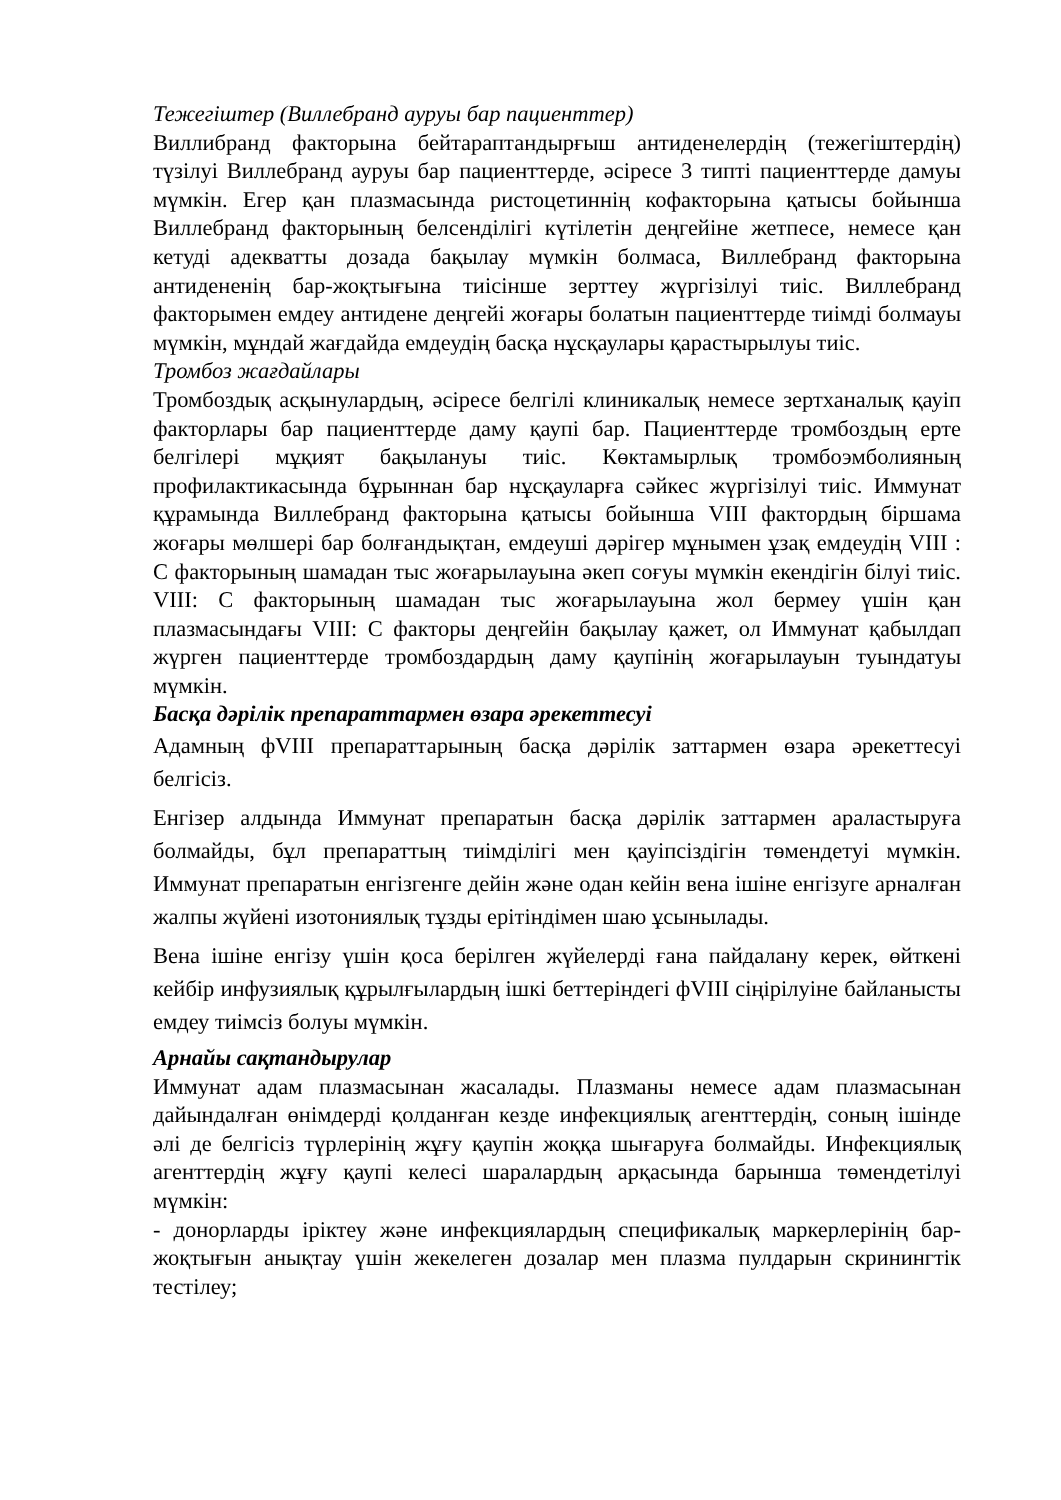Тежегіштер (Виллебранд ауруы бар пациенттер)
Виллибранд факторына бейтараптандырғыш антиденелердің (тежегіштердің) түзілуі Виллебранд ауруы бар пациенттерде, әсіресе 3 типті пациенттерде дамуы мүмкін. Егер қан плазмасында ристоцетиннің кофакторына қатысы бойынша Виллебранд факторының белсенділігі күтілетін деңгейіне жетпесе, немесе қан кетуді адекватты дозада бақылау мүмкін болмаса, Виллебранд факторына антидененің бар-жоқтығына тиісінше зерттеу жүргізілуі тиіс. Виллебранд факторымен емдеу антидене деңгейі жоғары болатын пациенттерде тиімді болмауы мүмкін, мұндай жағдайда емдеудің басқа нұсқаулары қарастырылуы тиіс.
Тромбоз жағдайлары
Тромбоздық асқынулардың, әсіресе белгілі клиникалық немесе зертханалық қауіп факторлары бар пациенттерде даму қаупі бар. Пациенттерде тромбоздың ерте белгілері мұқият бақылануы тиіс. Көктамырлық тромбоэмболияның профилактикасында бұрыннан бар нұсқауларға сәйкес жүргізілуі тиіс. Иммунат құрамында Виллебранд факторына қатысы бойынша VIII фактордың біршама жоғары мөлшері бар болғандықтан, емдеуші дәрігер мұнымен ұзақ емдеудің VIII : С факторының шамадан тыс жоғарылауына әкеп соғуы мүмкін екендігін білуі тиіс. VIII: С факторының шамадан тыс жоғарылауына жол бермеу үшін қан плазмасындағы VIII: С факторы деңгейін бақылау қажет, ол Иммунат қабылдап жүрген пациенттерде тромбоздардың даму қаупінің жоғарылауын туындатуы мүмкін.
Басқа дәрілік препараттармен өзара әрекеттесуі
Адамның фVIII препараттарының басқа дәрілік заттармен өзара әрекеттесуі белгісіз.
Енгізер алдында Иммунат препаратын басқа дәрілік заттармен араластыруға болмайды, бұл препараттың тиімділігі мен қауіпсіздігін төмендетуі мүмкін. Иммунат препаратын енгізгенге дейін және одан кейін вена ішіне енгізуге арналған жалпы жүйені изотониялық тұзды ерітіндімен шаю ұсынылады.
Вена ішіне енгізу үшін қоса берілген жүйелерді ғана пайдалану керек, өйткені кейбір инфузиялық құрылғылардың ішкі беттеріндегі фVIII сіңірілуіне байланысты емдеу тиімсіз болуы мүмкін.
Арнайы сақтандырулар
Иммунат адам плазмасынан жасалады. Плазманы немесе адам плазмасынан дайындалған өнімдерді қолданған кезде инфекциялық агенттердің, соның ішінде әлі де белгісіз түрлерінің жұғу қаупін жоққа шығаруға болмайды. Инфекциялық агенттердің жұғу қаупі келесі шаралардың арқасында барынша төмендетілуі мүмкін:
- донорларды іріктеу және инфекциялардың спецификалық маркерлерінің бар-жоқтығын анықтау үшін жекелеген дозалар мен плазма пулдарын скринингтік тестілеу;